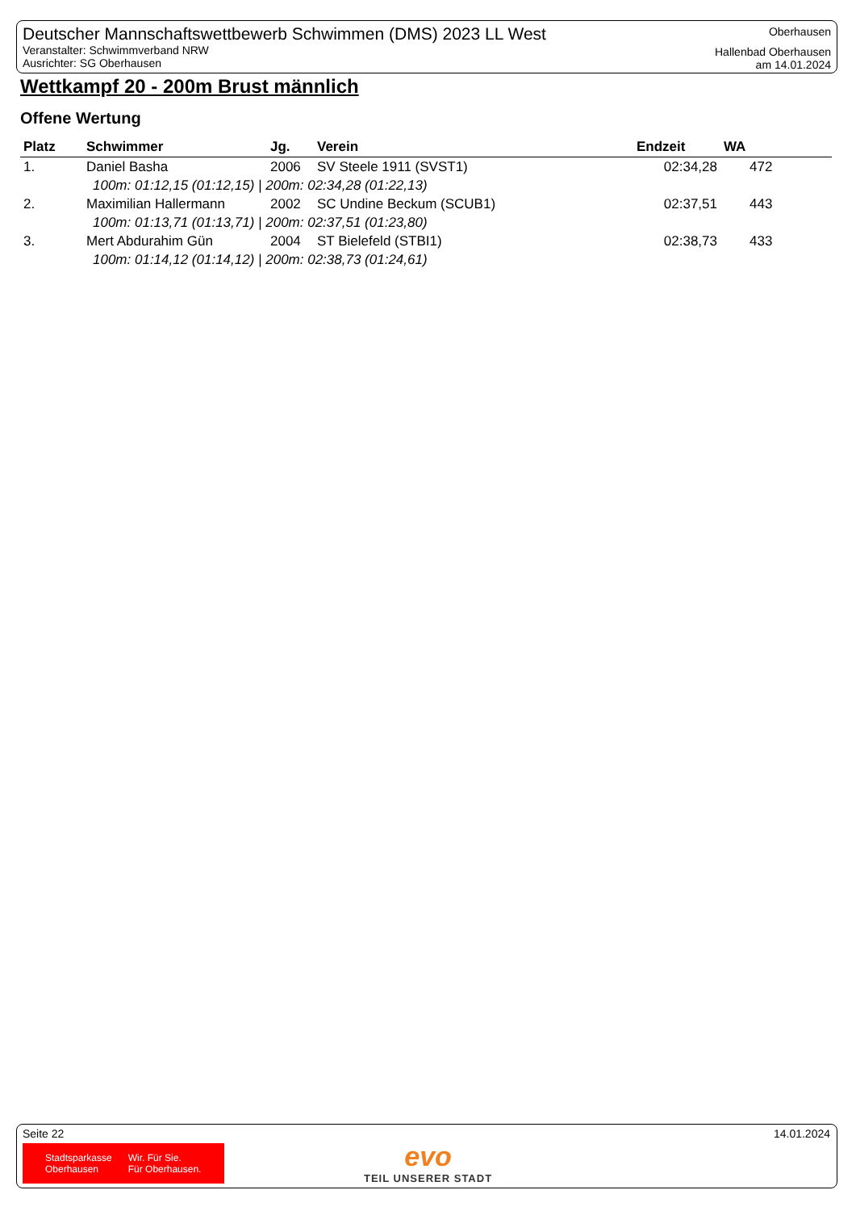Deutscher Mannschaftswettbewerb Schwimmen (DMS) 2023 LL West
Veranstalter: Schwimmverband NRW
Ausrichter: SG Oberhausen
Oberhausen
Hallenbad Oberhausen
am 14.01.2024
Wettkampf 20 - 200m Brust männlich
Offene Wertung
| Platz | Schwimmer | Jg. | Verein | Endzeit | WA |
| --- | --- | --- | --- | --- | --- |
| 1. | Daniel Basha | 2006 | SV Steele 1911 (SVST1) | 02:34,28 | 472 |
| 100m: 01:12,15 (01:12,15) / 200m: 02:34,28 (01:22,13) | | | | | |
| 2. | Maximilian Hallermann | 2002 | SC Undine Beckum (SCUB1) | 02:37,51 | 443 |
| 100m: 01:13,71 (01:13,71) / 200m: 02:37,51 (01:23,80) | | | | | |
| 3. | Mert Abdurahim Gün | 2004 | ST Bielefeld (STBI1) | 02:38,73 | 433 |
| 100m: 01:14,12 (01:14,12) / 200m: 02:38,73 (01:24,61) | | | | | |
Seite 22 14.01.2024
Stadtsparkasse
Oberhausen
Wir. Für Sie.
Für Oberhausen.
evo
TEIL UNSERER STADT